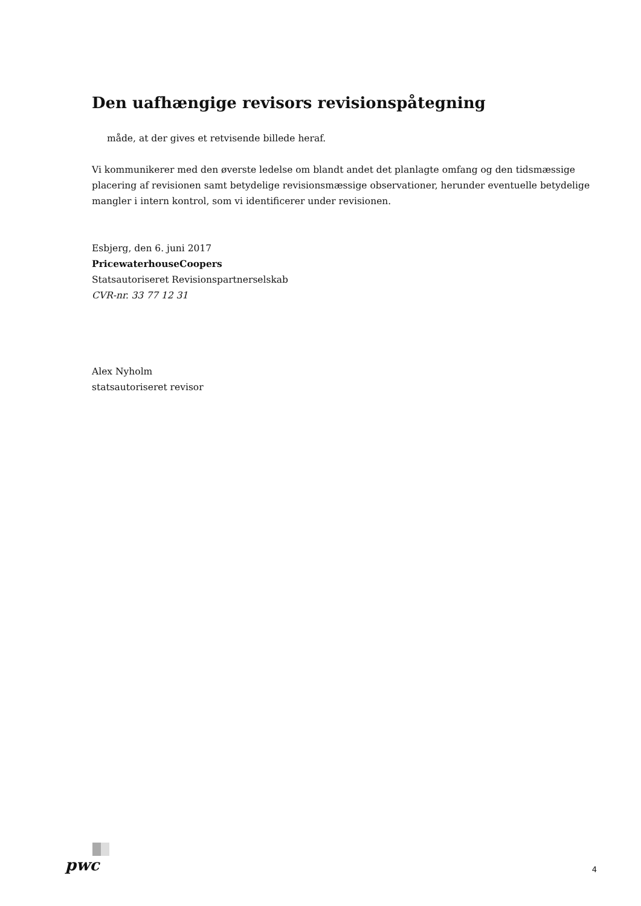Den uafhængige revisors revisionspåtegning
måde, at der gives et retvisende billede heraf.
Vi kommunikerer med den øverste ledelse om blandt andet det planlagte omfang og den tidsmæssige placering af revisionen samt betydelige revisionsmæssige observationer, herunder eventuelle betydelige mangler i intern kontrol, som vi identificerer under revisionen.
Esbjerg, den 6. juni 2017
PricewaterhouseCoopers
Statsautoriseret Revisionspartnerselskab
CVR-nr. 33 77 12 31
Alex Nyholm
statsautoriseret revisor
pwc
4